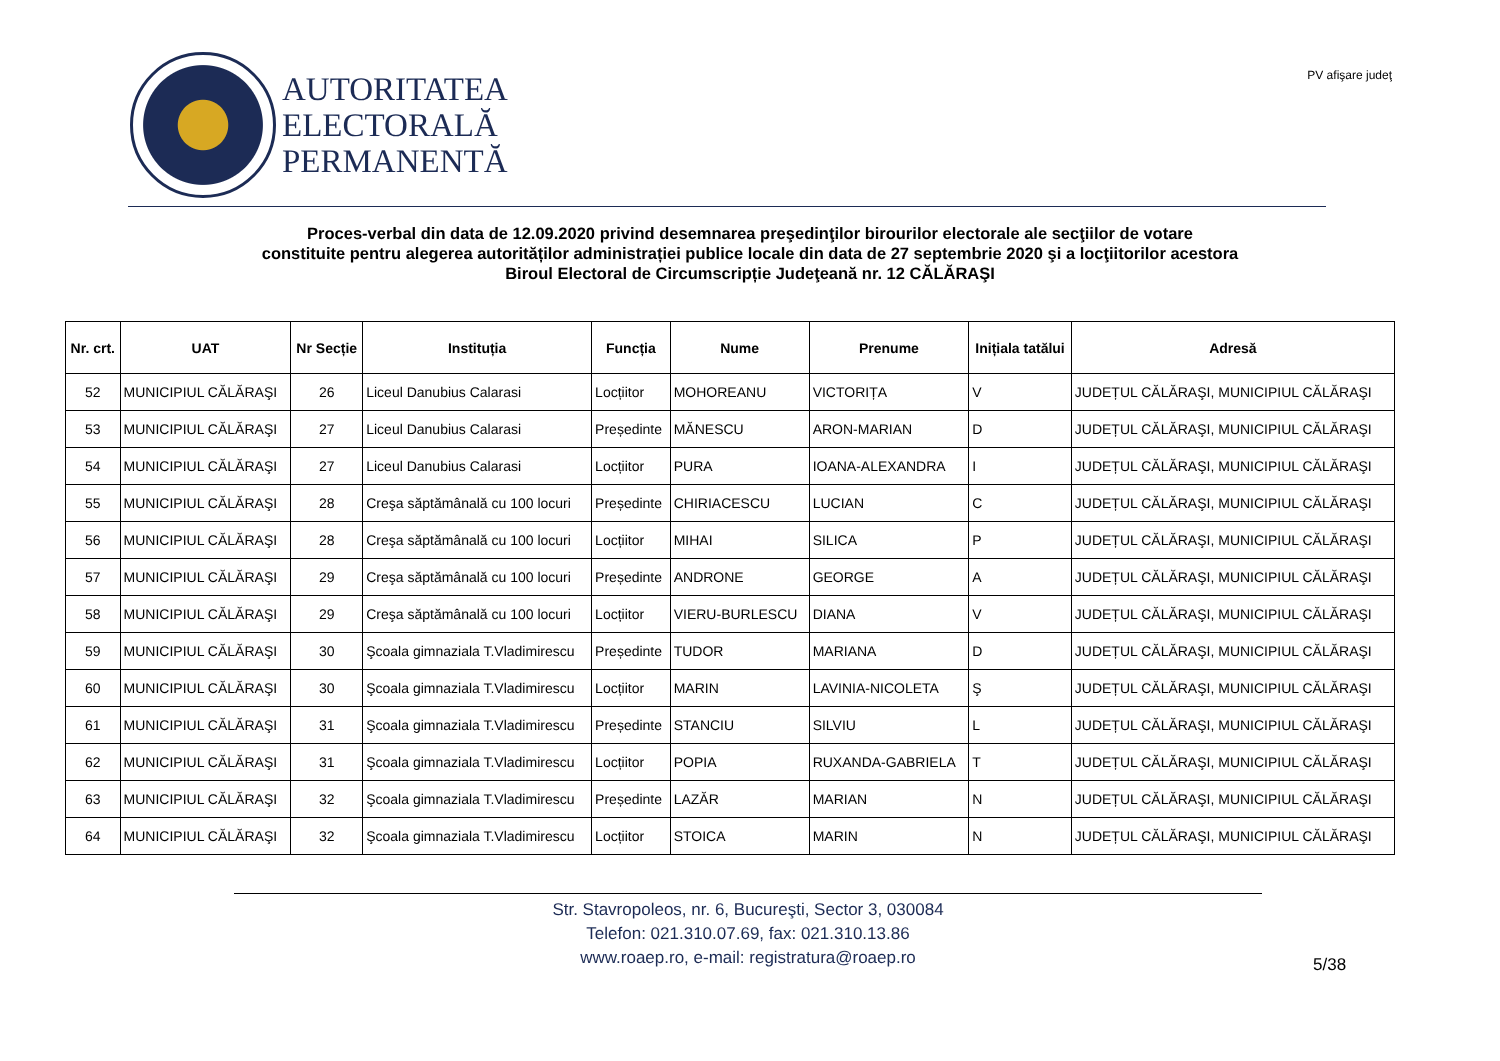AUTORITATEA
ELECTORALĂ
PERMANENTĂ
PV afişare judeţ
Proces-verbal din data de 12.09.2020 privind desemnarea preşedinţilor birourilor electorale ale secţiilor de votare
constituite pentru alegerea autorităților administrației publice locale din data de 27 septembrie 2020 şi a locţiitorilor acestora
Biroul Electoral de Circumscripție Judeţeană nr. 12 CĂLĂRAŞI
| Nr. crt. | UAT | Nr Secție | Instituția | Funcția | Nume | Prenume | Inițiala tatălui | Adresă |
| --- | --- | --- | --- | --- | --- | --- | --- | --- |
| 52 | MUNICIPIUL CĂLĂRAŞI | 26 | Liceul Danubius Calarasi | Locțiitor | MOHOREANU | VICTORIȚA | V | JUDEȚUL CĂLĂRAŞI, MUNICIPIUL CĂLĂRAŞI |
| 53 | MUNICIPIUL CĂLĂRAŞI | 27 | Liceul Danubius Calarasi | Președinte | MĂNESCU | ARON-MARIAN | D | JUDEȚUL CĂLĂRAŞI, MUNICIPIUL CĂLĂRAŞI |
| 54 | MUNICIPIUL CĂLĂRAŞI | 27 | Liceul Danubius Calarasi | Locțiitor | PURA | IOANA-ALEXANDRA | I | JUDEȚUL CĂLĂRAŞI, MUNICIPIUL CĂLĂRAŞI |
| 55 | MUNICIPIUL CĂLĂRAŞI | 28 | Creşa săptămânală cu 100 locuri | Președinte | CHIRIACESCU | LUCIAN | C | JUDEȚUL CĂLĂRAŞI, MUNICIPIUL CĂLĂRAŞI |
| 56 | MUNICIPIUL CĂLĂRAŞI | 28 | Creşa săptămânală cu 100 locuri | Locțiitor | MIHAI | SILICA | P | JUDEȚUL CĂLĂRAŞI, MUNICIPIUL CĂLĂRAŞI |
| 57 | MUNICIPIUL CĂLĂRAŞI | 29 | Creşa săptămânală cu 100 locuri | Președinte | ANDRONE | GEORGE | A | JUDEȚUL CĂLĂRAŞI, MUNICIPIUL CĂLĂRAŞI |
| 58 | MUNICIPIUL CĂLĂRAŞI | 29 | Creşa săptămânală cu 100 locuri | Locțiitor | VIERU-BURLESCU | DIANA | V | JUDEȚUL CĂLĂRAŞI, MUNICIPIUL CĂLĂRAŞI |
| 59 | MUNICIPIUL CĂLĂRAŞI | 30 | Şcoala gimnaziala T.Vladimirescu | Președinte | TUDOR | MARIANA | D | JUDEȚUL CĂLĂRAŞI, MUNICIPIUL CĂLĂRAŞI |
| 60 | MUNICIPIUL CĂLĂRAŞI | 30 | Şcoala gimnaziala T.Vladimirescu | Locțiitor | MARIN | LAVINIA-NICOLETA | Ş | JUDEȚUL CĂLĂRAŞI, MUNICIPIUL CĂLĂRAŞI |
| 61 | MUNICIPIUL CĂLĂRAŞI | 31 | Şcoala gimnaziala T.Vladimirescu | Președinte | STANCIU | SILVIU | L | JUDEȚUL CĂLĂRAŞI, MUNICIPIUL CĂLĂRAŞI |
| 62 | MUNICIPIUL CĂLĂRAŞI | 31 | Şcoala gimnaziala T.Vladimirescu | Locțiitor | POPIA | RUXANDA-GABRIELA | T | JUDEȚUL CĂLĂRAŞI, MUNICIPIUL CĂLĂRAŞI |
| 63 | MUNICIPIUL CĂLĂRAŞI | 32 | Şcoala gimnaziala T.Vladimirescu | Președinte | LAZĂR | MARIAN | N | JUDEȚUL CĂLĂRAŞI, MUNICIPIUL CĂLĂRAŞI |
| 64 | MUNICIPIUL CĂLĂRAŞI | 32 | Şcoala gimnaziala T.Vladimirescu | Locțiitor | STOICA | MARIN | N | JUDEȚUL CĂLĂRAŞI, MUNICIPIUL CĂLĂRAŞI |
Str. Stavropoleos, nr. 6, Bucureşti, Sector 3, 030084
Telefon: 021.310.07.69, fax: 021.310.13.86
www.roaep.ro, e-mail: registratura@roaep.ro
5/38